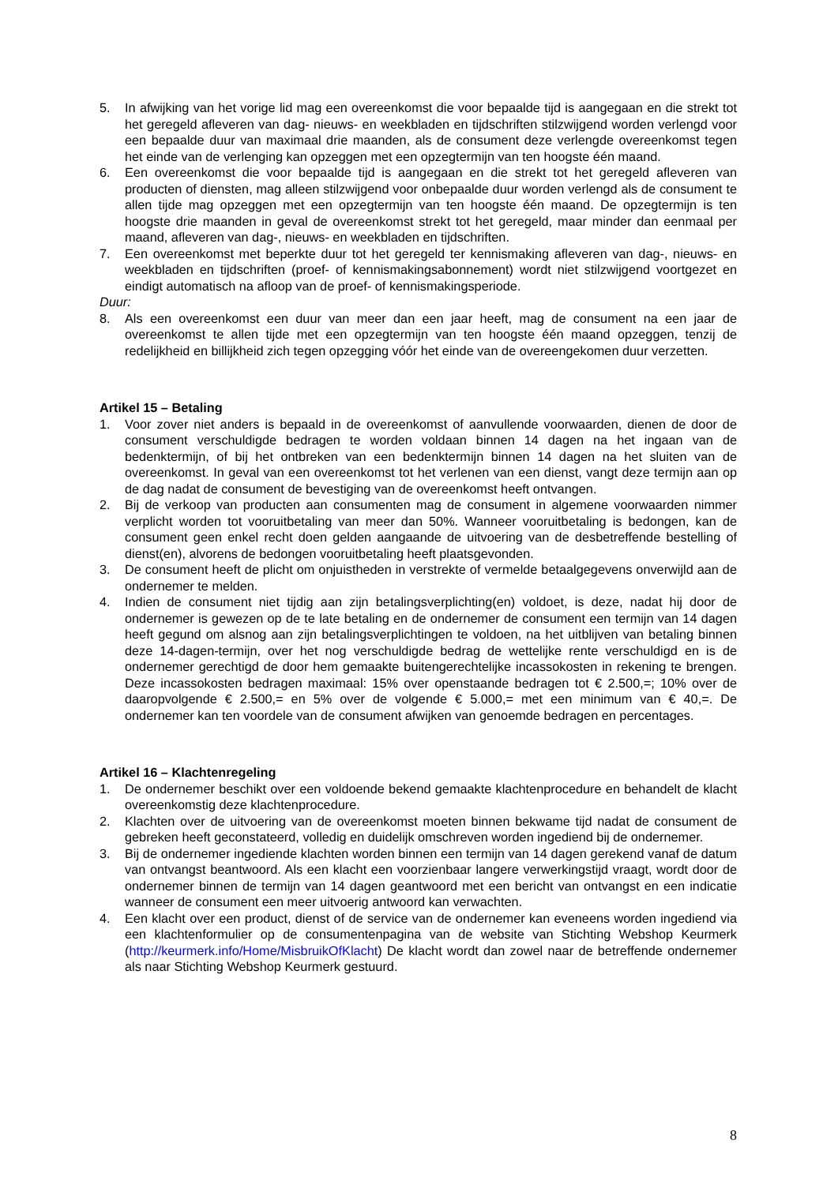5. In afwijking van het vorige lid mag een overeenkomst die voor bepaalde tijd is aangegaan en die strekt tot het geregeld afleveren van dag- nieuws- en weekbladen en tijdschriften stilzwijgend worden verlengd voor een bepaalde duur van maximaal drie maanden, als de consument deze verlengde overeenkomst tegen het einde van de verlenging kan opzeggen met een opzegtermijn van ten hoogste één maand.
6. Een overeenkomst die voor bepaalde tijd is aangegaan en die strekt tot het geregeld afleveren van producten of diensten, mag alleen stilzwijgend voor onbepaalde duur worden verlengd als de consument te allen tijde mag opzeggen met een opzegtermijn van ten hoogste één maand. De opzegtermijn is ten hoogste drie maanden in geval de overeenkomst strekt tot het geregeld, maar minder dan eenmaal per maand, afleveren van dag-, nieuws- en weekbladen en tijdschriften.
7. Een overeenkomst met beperkte duur tot het geregeld ter kennismaking afleveren van dag-, nieuws- en weekbladen en tijdschriften (proef- of kennismakingsabonnement) wordt niet stilzwijgend voortgezet en eindigt automatisch na afloop van de proef- of kennismakingsperiode.
Duur:
8. Als een overeenkomst een duur van meer dan een jaar heeft, mag de consument na een jaar de overeenkomst te allen tijde met een opzegtermijn van ten hoogste één maand opzeggen, tenzij de redelijkheid en billijkheid zich tegen opzegging vóór het einde van de overeengekomen duur verzetten.
Artikel 15 – Betaling
1. Voor zover niet anders is bepaald in de overeenkomst of aanvullende voorwaarden, dienen de door de consument verschuldigde bedragen te worden voldaan binnen 14 dagen na het ingaan van de bedenktermijn, of bij het ontbreken van een bedenktermijn binnen 14 dagen na het sluiten van de overeenkomst. In geval van een overeenkomst tot het verlenen van een dienst, vangt deze termijn aan op de dag nadat de consument de bevestiging van de overeenkomst heeft ontvangen.
2. Bij de verkoop van producten aan consumenten mag de consument in algemene voorwaarden nimmer verplicht worden tot vooruitbetaling van meer dan 50%. Wanneer vooruitbetaling is bedongen, kan de consument geen enkel recht doen gelden aangaande de uitvoering van de desbetreffende bestelling of dienst(en), alvorens de bedongen vooruitbetaling heeft plaatsgevonden.
3. De consument heeft de plicht om onjuistheden in verstrekte of vermelde betaalgegevens onverwijld aan de ondernemer te melden.
4. Indien de consument niet tijdig aan zijn betalingsverplichting(en) voldoet, is deze, nadat hij door de ondernemer is gewezen op de te late betaling en de ondernemer de consument een termijn van 14 dagen heeft gegund om alsnog aan zijn betalingsverplichtingen te voldoen, na het uitblijven van betaling binnen deze 14-dagen-termijn, over het nog verschuldigde bedrag de wettelijke rente verschuldigd en is de ondernemer gerechtigd de door hem gemaakte buitengerechtelijke incassokosten in rekening te brengen. Deze incassokosten bedragen maximaal: 15% over openstaande bedragen tot € 2.500,=; 10% over de daaropvolgende € 2.500,= en 5% over de volgende € 5.000,= met een minimum van € 40,=. De ondernemer kan ten voordele van de consument afwijken van genoemde bedragen en percentages.
Artikel 16 – Klachtenregeling
1. De ondernemer beschikt over een voldoende bekend gemaakte klachtenprocedure en behandelt de klacht overeenkomstig deze klachtenprocedure.
2. Klachten over de uitvoering van de overeenkomst moeten binnen bekwame tijd nadat de consument de gebreken heeft geconstateerd, volledig en duidelijk omschreven worden ingediend bij de ondernemer.
3. Bij de ondernemer ingediende klachten worden binnen een termijn van 14 dagen gerekend vanaf de datum van ontvangst beantwoord. Als een klacht een voorzienbaar langere verwerkingstijd vraagt, wordt door de ondernemer binnen de termijn van 14 dagen geantwoord met een bericht van ontvangst en een indicatie wanneer de consument een meer uitvoerig antwoord kan verwachten.
4. Een klacht over een product, dienst of de service van de ondernemer kan eveneens worden ingediend via een klachtenformulier op de consumentenpagina van de website van Stichting Webshop Keurmerk (http://keurmerk.info/Home/MisbruikOfKlacht) De klacht wordt dan zowel naar de betreffende ondernemer als naar Stichting Webshop Keurmerk gestuurd.
8